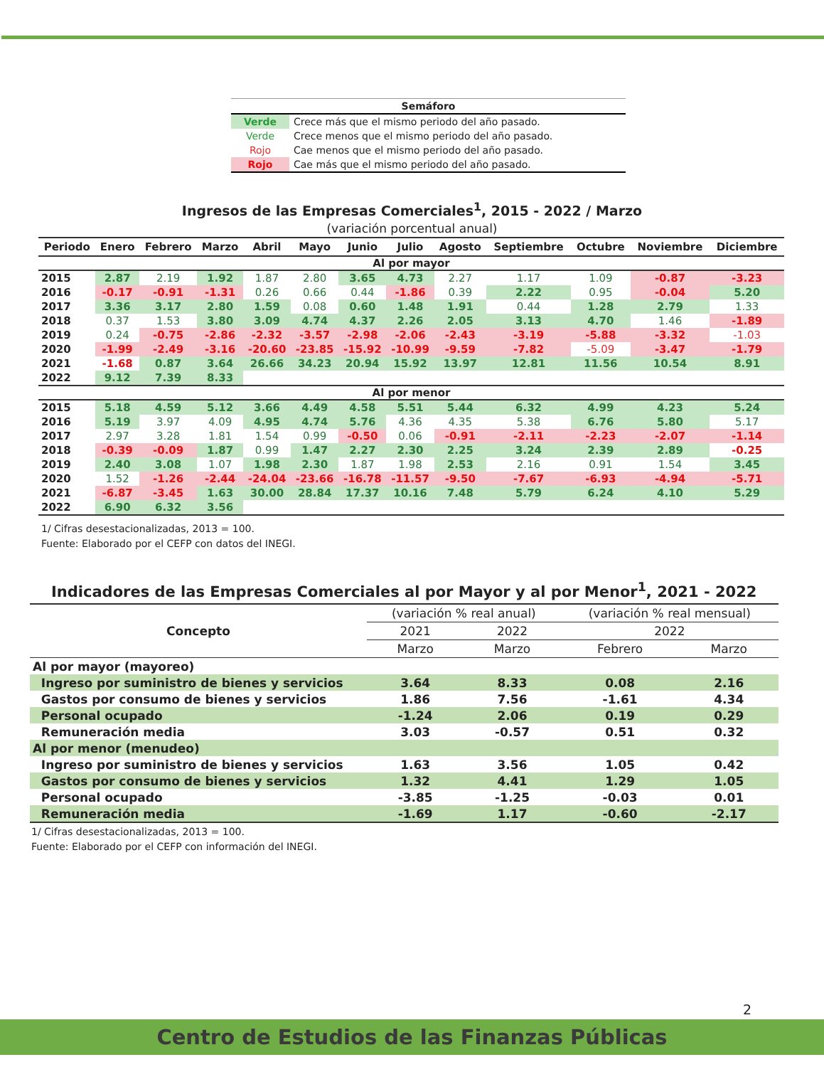| Semáforo | |
| --- | --- |
| Verde | Crece más que el mismo periodo del año pasado. |
| Verde | Crece menos que el mismo periodo del año pasado. |
| Rojo | Cae menos que el mismo periodo del año pasado. |
| Rojo | Cae más que el mismo periodo del año pasado. |
Ingresos de las Empresas Comerciales<sup>1</sup>, 2015 - 2022 / Marzo
(variación porcentual anual)
| Periodo | Enero | Febrero | Marzo | Abril | Mayo | Junio | Julio | Agosto | Septiembre | Octubre | Noviembre | Diciembre |
| --- | --- | --- | --- | --- | --- | --- | --- | --- | --- | --- | --- | --- |
| Al por mayor | | | | | | | | | | | | |
| 2015 | 2.87 | 2.19 | 1.92 | 1.87 | 2.80 | 3.65 | 4.73 | 2.27 | 1.17 | 1.09 | -0.87 | -3.23 |
| 2016 | -0.17 | -0.91 | -1.31 | 0.26 | 0.66 | 0.44 | -1.86 | 0.39 | 2.22 | 0.95 | -0.04 | 5.20 |
| 2017 | 3.36 | 3.17 | 2.80 | 1.59 | 0.08 | 0.60 | 1.48 | 1.91 | 0.44 | 1.28 | 2.79 | 1.33 |
| 2018 | 0.37 | 1.53 | 3.80 | 3.09 | 4.74 | 4.37 | 2.26 | 2.05 | 3.13 | 4.70 | 1.46 | -1.89 |
| 2019 | 0.24 | -0.75 | -2.86 | -2.32 | -3.57 | -2.98 | -2.06 | -2.43 | -3.19 | -5.88 | -3.32 | -1.03 |
| 2020 | -1.99 | -2.49 | -3.16 | -20.60 | -23.85 | -15.92 | -10.99 | -9.59 | -7.82 | -5.09 | -3.47 | -1.79 |
| 2021 | -1.68 | 0.87 | 3.64 | 26.66 | 34.23 | 20.94 | 15.92 | 13.97 | 12.81 | 11.56 | 10.54 | 8.91 |
| 2022 | 9.12 | 7.39 | 8.33 | | | | | | | | | |
| Al por menor | | | | | | | | | | | | |
| 2015 | 5.18 | 4.59 | 5.12 | 3.66 | 4.49 | 4.58 | 5.51 | 5.44 | 6.32 | 4.99 | 4.23 | 5.24 |
| 2016 | 5.19 | 3.97 | 4.09 | 4.95 | 4.74 | 5.76 | 4.36 | 4.35 | 5.38 | 6.76 | 5.80 | 5.17 |
| 2017 | 2.97 | 3.28 | 1.81 | 1.54 | 0.99 | -0.50 | 0.06 | -0.91 | -2.11 | -2.23 | -2.07 | -1.14 |
| 2018 | -0.39 | -0.09 | 1.87 | 0.99 | 1.47 | 2.27 | 2.30 | 2.25 | 3.24 | 2.39 | 2.89 | -0.25 |
| 2019 | 2.40 | 3.08 | 1.07 | 1.98 | 2.30 | 1.87 | 1.98 | 2.53 | 2.16 | 0.91 | 1.54 | 3.45 |
| 2020 | 1.52 | -1.26 | -2.44 | -24.04 | -23.66 | -16.78 | -11.57 | -9.50 | -7.67 | -6.93 | -4.94 | -5.71 |
| 2021 | -6.87 | -3.45 | 1.63 | 30.00 | 28.84 | 17.37 | 10.16 | 7.48 | 5.79 | 6.24 | 4.10 | 5.29 |
| 2022 | 6.90 | 6.32 | 3.56 | | | | | | | | | |
1/ Cifras desestacionalizadas, 2013 = 100.
Fuente: Elaborado por el CEFP con datos del INEGI.
Indicadores de las Empresas Comerciales al por Mayor y al por Menor<sup>1</sup>, 2021 - 2022
| Concepto | (variación % real anual) | | (variación % real mensual) | |
| --- | --- | --- | --- | --- |
| | 2021 | 2022 | 2022 | |
| | Marzo | Marzo | Febrero | Marzo |
| Al por mayor (mayoreo) | | | | |
| Ingreso por suministro de bienes y servicios | 3.64 | 8.33 | 0.08 | 2.16 |
| Gastos por consumo de bienes y servicios | 1.86 | 7.56 | -1.61 | 4.34 |
| Personal ocupado | -1.24 | 2.06 | 0.19 | 0.29 |
| Remuneración media | 3.03 | -0.57 | 0.51 | 0.32 |
| Al por menor (menudeo) | | | | |
| Ingreso por suministro de bienes y servicios | 1.63 | 3.56 | 1.05 | 0.42 |
| Gastos por consumo de bienes y servicios | 1.32 | 4.41 | 1.29 | 1.05 |
| Personal ocupado | -3.85 | -1.25 | -0.03 | 0.01 |
| Remuneración media | -1.69 | 1.17 | -0.60 | -2.17 |
1/ Cifras desestacionalizadas, 2013 = 100.
Fuente: Elaborado por el CEFP con información del INEGI.
2
Centro de Estudios de las Finanzas Públicas